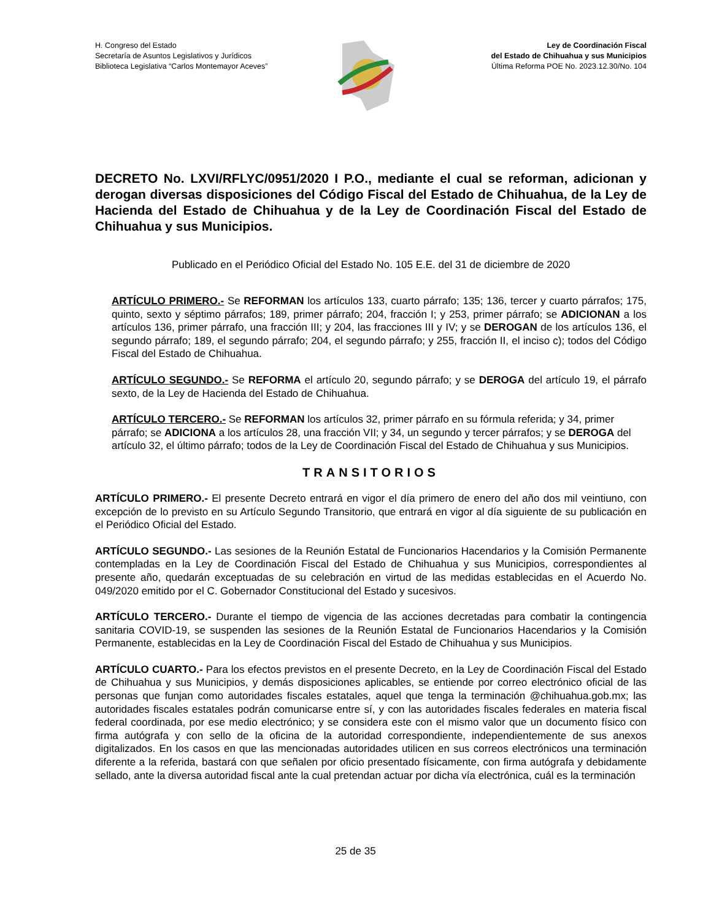H. Congreso del Estado
Secretaría de Asuntos Legislativos y Jurídicos
Biblioteca Legislativa “Carlos Montemayor Aceves”
Ley de Coordinación Fiscal
del Estado de Chihuahua y sus Municipios
Última Reforma POE No. 2023.12.30/No. 104
DECRETO No. LXVI/RFLYC/0951/2020 I P.O., mediante el cual se reforman, adicionan y derogan diversas disposiciones del Código Fiscal del Estado de Chihuahua, de la Ley de Hacienda del Estado de Chihuahua y de la Ley de Coordinación Fiscal del Estado de Chihuahua y sus Municipios.
Publicado en el Periódico Oficial del Estado No. 105 E.E. del 31 de diciembre de 2020
ARTÍCULO PRIMERO.- Se REFORMAN los artículos 133, cuarto párrafo; 135; 136, tercer y cuarto párrafos; 175, quinto, sexto y séptimo párrafos; 189, primer párrafo; 204, fracción I; y 253, primer párrafo; se ADICIONAN a los artículos 136, primer párrafo, una fracción III; y 204, las fracciones III y IV; y se DEROGAN de los artículos 136, el segundo párrafo; 189, el segundo párrafo; 204, el segundo párrafo; y 255, fracción II, el inciso c); todos del Código Fiscal del Estado de Chihuahua.
ARTÍCULO SEGUNDO.- Se REFORMA el artículo 20, segundo párrafo; y se DEROGA del artículo 19, el párrafo sexto, de la Ley de Hacienda del Estado de Chihuahua.
ARTÍCULO TERCERO.- Se REFORMAN los artículos 32, primer párrafo en su fórmula referida; y 34, primer párrafo; se ADICIONA a los artículos 28, una fracción VII; y 34, un segundo y tercer párrafos; y se DEROGA del artículo 32, el último párrafo; todos de la Ley de Coordinación Fiscal del Estado de Chihuahua y sus Municipios.
TRANSITORIOS
ARTÍCULO PRIMERO.- El presente Decreto entrará en vigor el día primero de enero del año dos mil veintiuno, con excepción de lo previsto en su Artículo Segundo Transitorio, que entrará en vigor al día siguiente de su publicación en el Periódico Oficial del Estado.
ARTÍCULO SEGUNDO.- Las sesiones de la Reunión Estatal de Funcionarios Hacendarios y la Comisión Permanente contempladas en la Ley de Coordinación Fiscal del Estado de Chihuahua y sus Municipios, correspondientes al presente año, quedarán exceptuadas de su celebración en virtud de las medidas establecidas en el Acuerdo No. 049/2020 emitido por el C. Gobernador Constitucional del Estado y sucesivos.
ARTÍCULO TERCERO.- Durante el tiempo de vigencia de las acciones decretadas para combatir la contingencia sanitaria COVID-19, se suspenden las sesiones de la Reunión Estatal de Funcionarios Hacendarios y la Comisión Permanente, establecidas en la Ley de Coordinación Fiscal del Estado de Chihuahua y sus Municipios.
ARTÍCULO CUARTO.- Para los efectos previstos en el presente Decreto, en la Ley de Coordinación Fiscal del Estado de Chihuahua y sus Municipios, y demás disposiciones aplicables, se entiende por correo electrónico oficial de las personas que funjan como autoridades fiscales estatales, aquel que tenga la terminación @chihuahua.gob.mx; las autoridades fiscales estatales podrán comunicarse entre sí, y con las autoridades fiscales federales en materia fiscal federal coordinada, por ese medio electrónico; y se considera este con el mismo valor que un documento físico con firma autógrafa y con sello de la oficina de la autoridad correspondiente, independientemente de sus anexos digitalizados. En los casos en que las mencionadas autoridades utilicen en sus correos electrónicos una terminación diferente a la referida, bastará con que señalen por oficio presentado físicamente, con firma autógrafa y debidamente sellado, ante la diversa autoridad fiscal ante la cual pretendan actuar por dicha vía electrónica, cuál es la terminación
25 de 35